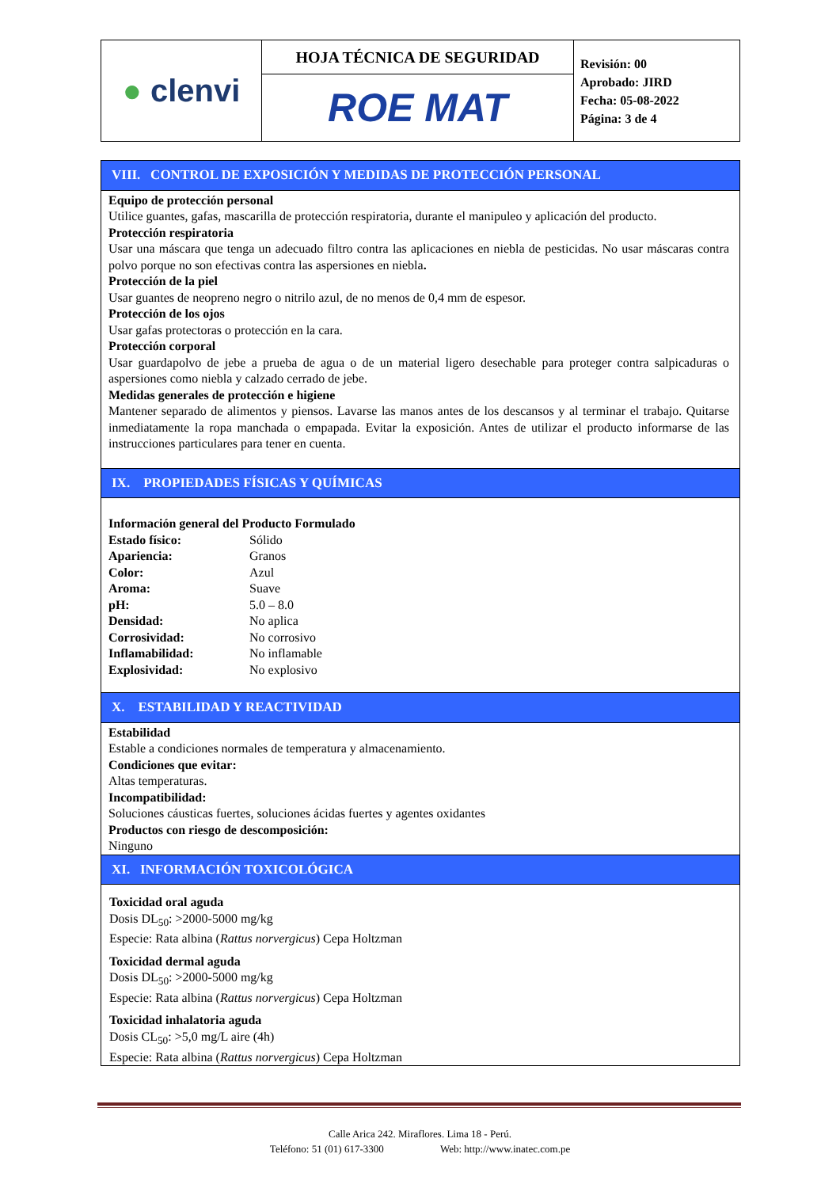| ● clenvi | HOJA TÉCNICA DE SEGURIDAD | Revisión: 00 Aprobado: JIRD Fecha: 05-08-2022 Página: 3 de 4 |
| | ROE MAT | |
VIII. CONTROL DE EXPOSICIÓN Y MEDIDAS DE PROTECCIÓN PERSONAL
Equipo de protección personal
Utilice guantes, gafas, mascarilla de protección respiratoria, durante el manipuleo y aplicación del producto.
Protección respiratoria
Usar una máscara que tenga un adecuado filtro contra las aplicaciones en niebla de pesticidas. No usar máscaras contra polvo porque no son efectivas contra las aspersiones en niebla.
Protección de la piel
Usar guantes de neopreno negro o nitrilo azul, de no menos de 0,4 mm de espesor.
Protección de los ojos
Usar gafas protectoras o protección en la cara.
Protección corporal
Usar guardapolvo de jebe a prueba de agua o de un material ligero desechable para proteger contra salpicaduras o aspersiones como niebla y calzado cerrado de jebe.
Medidas generales de protección e higiene
Mantener separado de alimentos y piensos. Lavarse las manos antes de los descansos y al terminar el trabajo. Quitarse inmediatamente la ropa manchada o empapada. Evitar la exposición. Antes de utilizar el producto informarse de las instrucciones particulares para tener en cuenta.
IX. PROPIEDADES FÍSICAS Y QUÍMICAS
Información general del Producto Formulado
| Estado físico: | Sólido |
| Apariencia: | Granos |
| Color: | Azul |
| Aroma: | Suave |
| pH: | 5.0 – 8.0 |
| Densidad: | No aplica |
| Corrosividad: | No corrosivo |
| Inflamabilidad: | No inflamable |
| Explosividad: | No explosivo |
X. ESTABILIDAD Y REACTIVIDAD
Estabilidad
Estable a condiciones normales de temperatura y almacenamiento.
Condiciones que evitar:
Altas temperaturas.
Incompatibilidad:
Soluciones cáusticas fuertes, soluciones ácidas fuertes y agentes oxidantes
Productos con riesgo de descomposición:
Ninguno
XI. INFORMACIÓN TOXICOLÓGICA
Toxicidad oral aguda
Dosis DL<sub>50</sub>: >2000-5000 mg/kg
Especie: Rata albina (Rattus norvergicus) Cepa Holtzman
Toxicidad dermal aguda
Dosis DL<sub>50</sub>: >2000-5000 mg/kg
Especie: Rata albina (Rattus norvergicus) Cepa Holtzman
Toxicidad inhalatoria aguda
Dosis CL<sub>50</sub>: >5,0 mg/L aire (4h)
Especie: Rata albina (Rattus norvergicus) Cepa Holtzman
Calle Arica 242. Miraflores. Lima 18 - Perú.
Teléfono: 51 (01) 617-3300 Web: http://www.inatec.com.pe